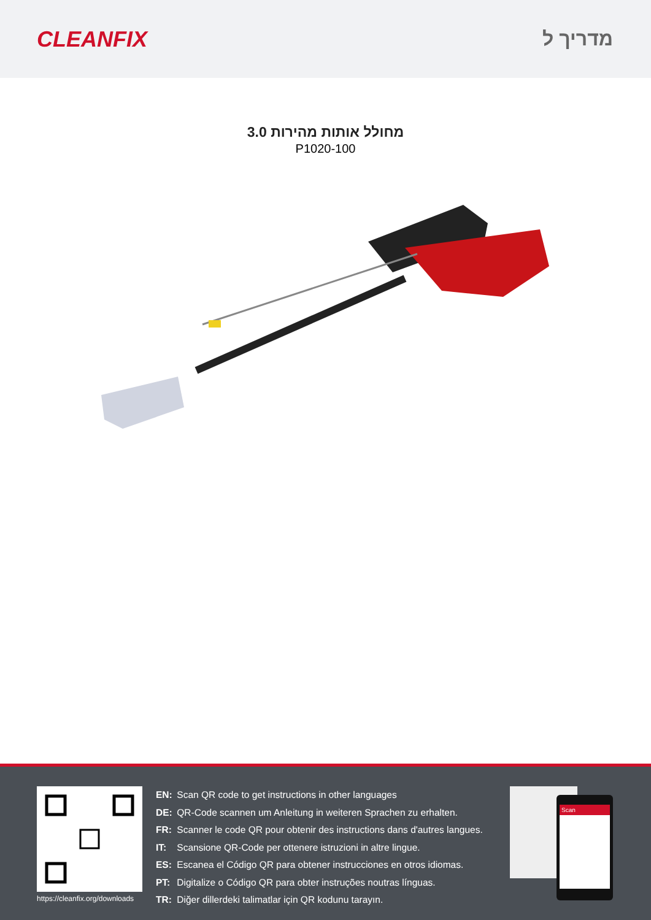CLEANFIX מדריך ל
מחולל אותות מהירות 3.0
P1020-100
https://cleanfix.org/downloads
EN: Scan QR code to get instructions in other languages
DE: QR-Code scannen um Anleitung in weiteren Sprachen zu erhalten.
FR: Scanner le code QR pour obtenir des instructions dans d'autres langues.
IT: Scansione QR-Code per ottenere istruzioni in altre lingue.
ES: Escanea el Código QR para obtener instrucciones en otros idiomas.
PT: Digitalize o Código QR para obter instruções noutras línguas.
TR: Diğer dillerdeki talimatlar için QR kodunu tarayın.
Scan